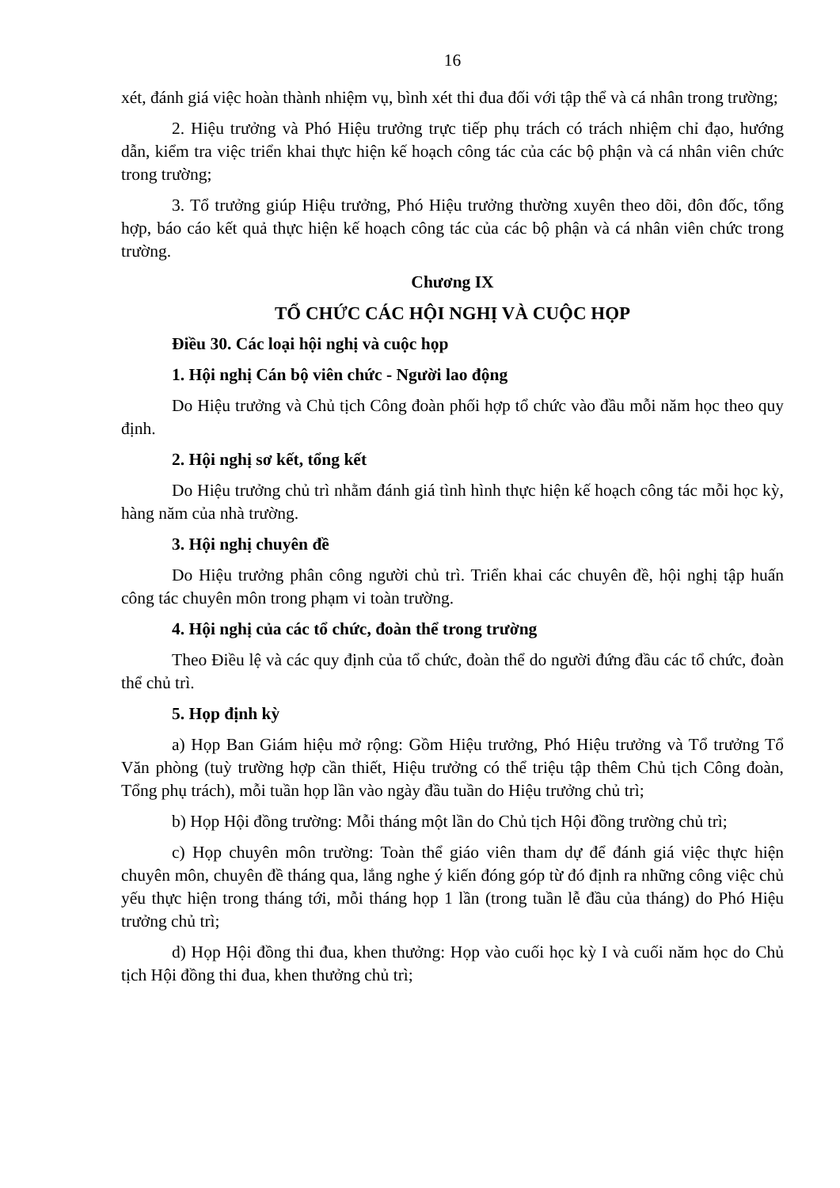16
xét, đánh giá việc hoàn thành nhiệm vụ, bình xét thi đua đối với tập thể và cá nhân trong trường;
2. Hiệu trưởng và Phó Hiệu trưởng trực tiếp phụ trách có trách nhiệm chỉ đạo, hướng dẫn, kiểm tra việc triển khai thực hiện kế hoạch công tác của các bộ phận và cá nhân viên chức trong trường;
3. Tổ trưởng giúp Hiệu trưởng, Phó Hiệu trưởng thường xuyên theo dõi, đôn đốc, tổng hợp, báo cáo kết quả thực hiện kế hoạch công tác của các bộ phận và cá nhân viên chức trong trường.
Chương IX
TỔ CHỨC CÁC HỘI NGHỊ VÀ CUỘC HỌP
Điều 30. Các loại hội nghị và cuộc họp
1. Hội nghị Cán bộ viên chức - Người lao động
Do Hiệu trưởng và Chủ tịch Công đoàn phối hợp tổ chức vào đầu mỗi năm học theo quy định.
2. Hội nghị sơ kết, tổng kết
Do Hiệu trưởng chủ trì nhằm đánh giá tình hình thực hiện kế hoạch công tác mỗi học kỳ, hàng năm của nhà trường.
3. Hội nghị chuyên đề
Do Hiệu trưởng phân công người chủ trì. Triển khai các chuyên đề, hội nghị tập huấn công tác chuyên môn trong phạm vi toàn trường.
4. Hội nghị của các tổ chức, đoàn thể trong trường
Theo Điều lệ và các quy định của tổ chức, đoàn thể do người đứng đầu các tổ chức, đoàn thể chủ trì.
5. Họp định kỳ
a) Họp Ban Giám hiệu mở rộng: Gồm Hiệu trưởng, Phó Hiệu trưởng và Tổ trưởng Tổ Văn phòng (tuỳ trường hợp cần thiết, Hiệu trưởng có thể triệu tập thêm Chủ tịch Công đoàn, Tổng phụ trách), mỗi tuần họp lần vào ngày đầu tuần do Hiệu trưởng chủ trì;
b) Họp Hội đồng trường: Mỗi tháng một lần do Chủ tịch Hội đồng trường chủ trì;
c) Họp chuyên môn trường: Toàn thể giáo viên tham dự để đánh giá việc thực hiện chuyên môn, chuyên đề tháng qua, lắng nghe ý kiến đóng góp từ đó định ra những công việc chủ yếu thực hiện trong tháng tới, mỗi tháng họp 1 lần (trong tuần lễ đầu của tháng) do Phó Hiệu trưởng chủ trì;
d) Họp Hội đồng thi đua, khen thưởng: Họp vào cuối học kỳ I và cuối năm học do Chủ tịch Hội đồng thi đua, khen thưởng chủ trì;